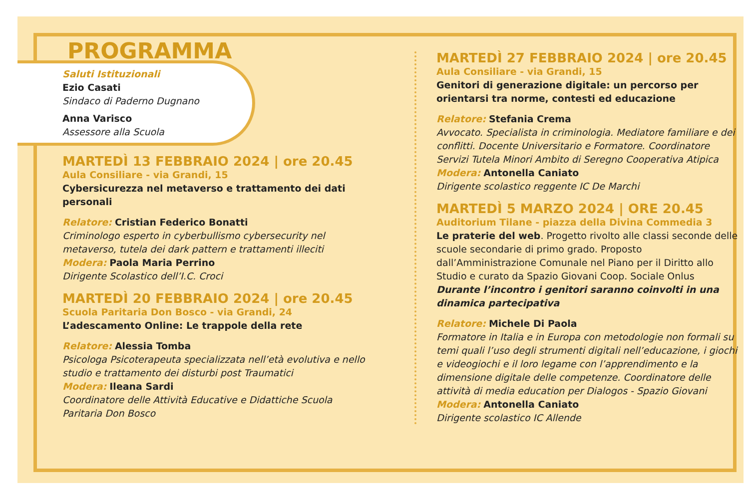PROGRAMMA
Saluti Istituzionali
Ezio Casati
Sindaco di Paderno Dugnano
Anna Varisco
Assessore alla Scuola
MARTEDÌ 13 FEBBRAIO 2024 | ore 20.45
Aula Consiliare - via Grandi, 15
Cybersicurezza nel metaverso e trattamento dei dati personali
Relatore: Cristian Federico Bonatti
Criminologo esperto in cyberbullismo cybersecurity nel metaverso, tutela dei dark pattern e trattamenti illeciti
Modera: Paola Maria Perrino
Dirigente Scolastico dell’I.C. Croci
MARTEDÌ 20 FEBBRAIO 2024 | ore 20.45
Scuola Paritaria Don Bosco - via Grandi, 24
L’adescamento Online: Le trappole della rete
Relatore: Alessia Tomba
Psicologa Psicoterapeuta specializzata nell’età evolutiva e nello studio e trattamento dei disturbi post Traumatici
Modera: Ileana Sardi
Coordinatore delle Attività Educative e Didattiche Scuola Paritaria Don Bosco
MARTEDÌ 27 FEBBRAIO 2024 | ore 20.45
Aula Consiliare - via Grandi, 15
Genitori di generazione digitale: un percorso per orientarsi tra norme, contesti ed educazione
Relatore: Stefania Crema
Avvocato. Specialista in criminologia. Mediatore familiare e dei conflitti. Docente Universitario e Formatore. Coordinatore Servizi Tutela Minori Ambito di Seregno Cooperativa Atipica
Modera: Antonella Caniato
Dirigente scolastico reggente IC De Marchi
MARTEDÌ 5 MARZO 2024 | ORE 20.45
Auditorium Tilane - piazza della Divina Commedia 3
Le praterie del web. Progetto rivolto alle classi seconde delle scuole secondarie di primo grado. Proposto dall’Amministrazione Comunale nel Piano per il Diritto allo Studio e curato da Spazio Giovani Coop. Sociale Onlus
Durante l’incontro i genitori saranno coinvolti in una dinamica partecipativa
Relatore: Michele Di Paola
Formatore in Italia e in Europa con metodologie non formali su temi quali l’uso degli strumenti digitali nell’educazione, i giochi e videogiochi e il loro legame con l’apprendimento e la dimensione digitale delle competenze. Coordinatore delle attività di media education per Dialogos - Spazio Giovani
Modera: Antonella Caniato
Dirigente scolastico IC Allende